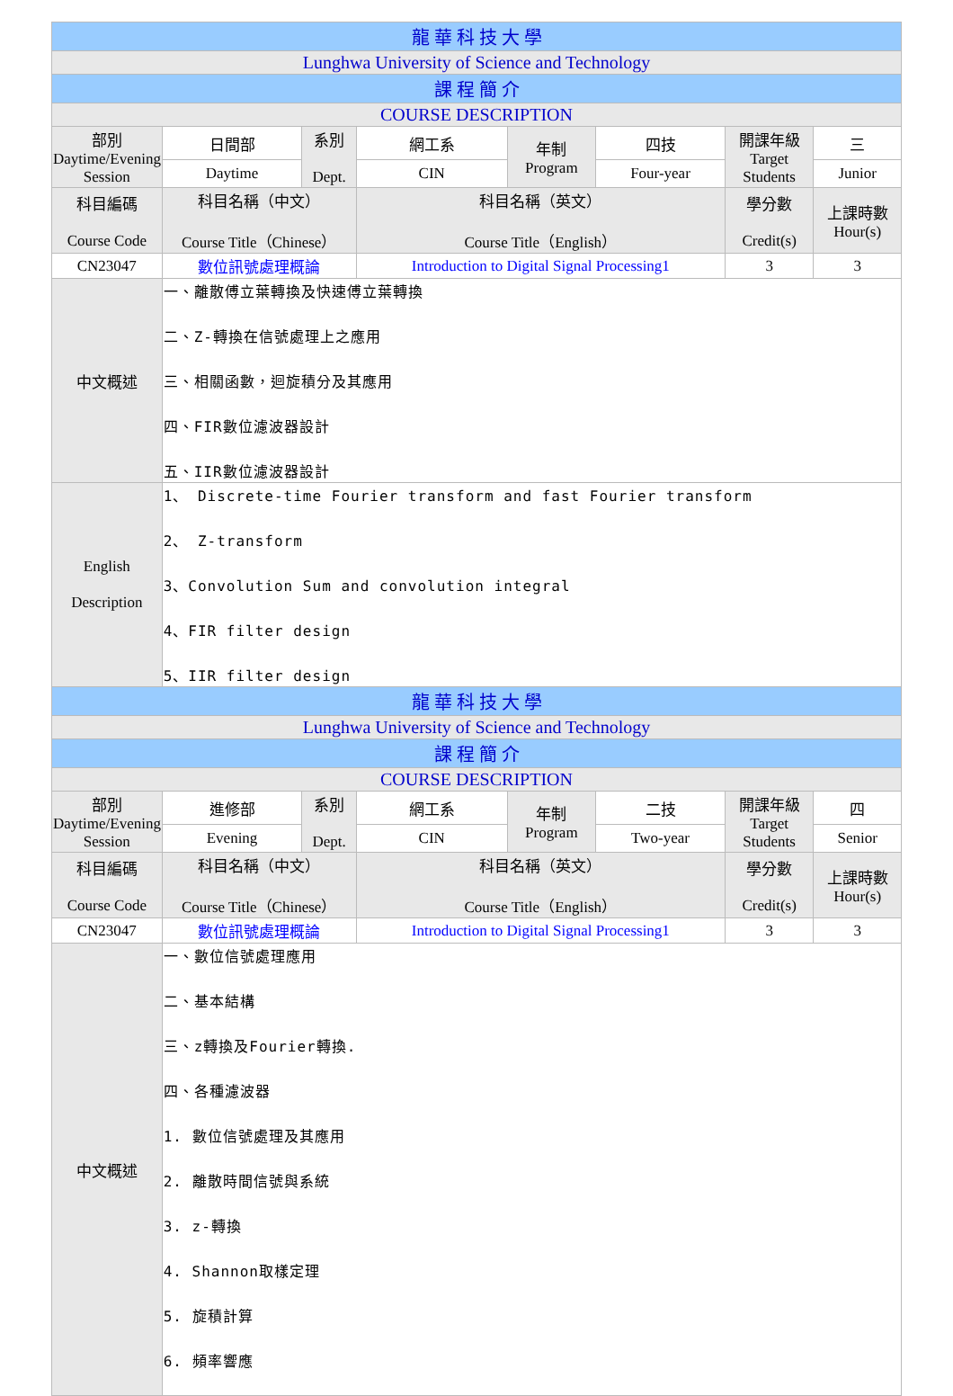| 龍 華 科 技 大 學 | | | | | | | |
| Lunghwa University of Science and Technology | | | | | | | |
| 課 程 簡 介 | | | | | | | |
| COURSE DESCRIPTION | | | | | | | |
| 部別 Daytime/Evening Session | 日間部 | 系別 Dept. | 網工系 | 年制 Program | 四技 | 開課年級 Target Students | 三 |
| | Daytime | | CIN | | Four-year | | Junior |
| 科目編碼 Course Code | 科目名稱（中文） Course Title（Chinese） | | 科目名稱（英文） Course Title（English） | | | 學分數 Credit(s) | 上課時數 Hour(s) |
| CN23047 | 數位訊號處理概論 | | Introduction to Digital Signal Processing1 | | | 3 | 3 |
| 中文概述 | 一、離散傅立葉轉換及快速傅立葉轉換 二、Z-轉換在信號處理上之應用 三、相關函數，迴旋積分及其應用 四、FIR數位濾波器設計 五、IIR數位濾波器設計 | | | | | | |
| English Description | 1、 Discrete-time Fourier transform and fast Fourier transform 2、 Z-transform 3、Convolution Sum and convolution integral 4、FIR filter design 5、IIR filter design | | | | | | |
| 龍 華 科 技 大 學 | | | | | | | |
| Lunghwa University of Science and Technology | | | | | | | |
| 課 程 簡 介 | | | | | | | |
| COURSE DESCRIPTION | | | | | | | |
| 部別 Daytime/Evening Session | 進修部 | 系別 Dept. | 網工系 | 年制 Program | 二技 | 開課年級 Target Students | 四 |
| | Evening | | CIN | | Two-year | | Senior |
| 科目編碼 Course Code | 科目名稱（中文） Course Title（Chinese） | | 科目名稱（英文） Course Title（English） | | | 學分數 Credit(s) | 上課時數 Hour(s) |
| CN23047 | 數位訊號處理概論 | | Introduction to Digital Signal Processing1 | | | 3 | 3 |
| 中文概述 | 一、數位信號處理應用 二、基本結構 三、z轉換及Fourier轉換. 四、各種濾波器 1. 數位信號處理及其應用 2. 離散時間信號與系統 3. z-轉換 4. Shannon取樣定理 5. 旋積計算 6. 頻率響應 | | | | | | |